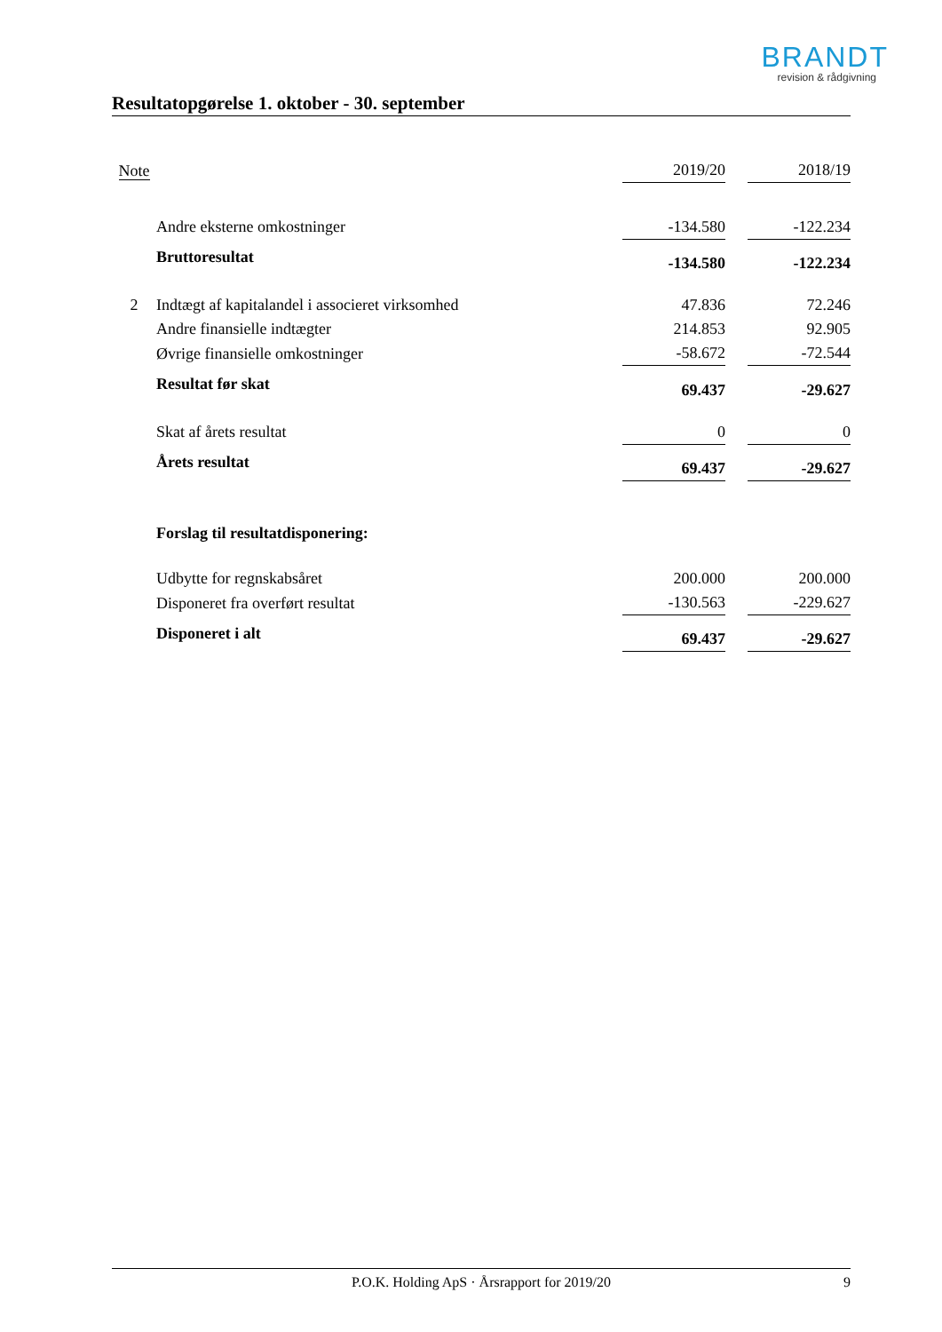BRANDT
revision & rådgivning
Resultatopgørelse 1. oktober - 30. september
| Note | | 2019/20 | | 2018/19 |
| | Andre eksterne omkostninger | -134.580 | | -122.234 |
| | Bruttoresultat | -134.580 | | -122.234 |
| 2 | Indtægt af kapitalandel i associeret virksomhed | 47.836 | | 72.246 |
| | Andre finansielle indtægter | 214.853 | | 92.905 |
| | Øvrige finansielle omkostninger | -58.672 | | -72.544 |
| | Resultat før skat | 69.437 | | -29.627 |
| | Skat af årets resultat | 0 | | 0 |
| | Årets resultat | 69.437 | | -29.627 |
| | Forslag til resultatdisponering: | | | |
| | Udbytte for regnskabsåret | 200.000 | | 200.000 |
| | Disponeret fra overført resultat | -130.563 | | -229.627 |
| | Disponeret i alt | 69.437 | | -29.627 |
P.O.K. Holding ApS · Årsrapport for 2019/20 9